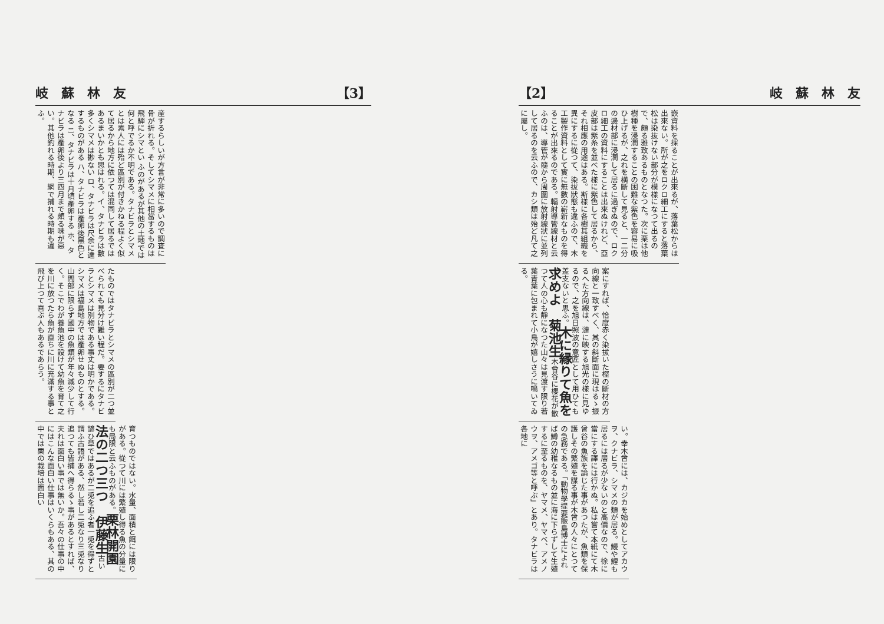【2】 岐　蘇　林　友
嵌資料を採ることが出來るが、落葉松からは出來ない。所が之をロクロ細工にすると落葉松は染抜けない部分が模樣になつて出るので、頗る雅致あるものとなつた。次に栗は他樹種を浸潤することの困難な紫色を容易に吸ひ上げるが、之れを横斷して見ると、一二分の邊材部に浸潤して居るに過ぎぬので、ロクロ細工の資料にすることは出來ぬけれど、亞皮部は紫糸を並べた樣に紫色して居るから、それ相應の用途はある。斯樣に各樹其組織を異にするに從つて、染拔狀態も違ふので、木工製作資料として實に無數の嶄新なものを得ることが出來るのである。輻射導管線材と云ふのは、導管が髓から周圍に放射線狀に並列して居るのを云ふので、カシ類は殆ど凡て之に屬し。
案にすれば、恰度赤く染拔いた樫の斷材の方向線と一致すべく、其の斜斷面に現はるゝ振るへた方向線は、漣に映する旭光の樣に見ゆるので、之を旭日照波の意匠として用ひても差支ないと思ふ。 木に縁りて魚を求めよ　菊池生 木曾谷に櫻花が散つて人の心も靜になつた山々は見渡す限り若葉青葉に包まれて小鳥が嬉しさうに鳴いてゐる。
い。幸木曾には、カジカを始めとしてアカウヲ、クナビラ、シマメの類が居る。鰻や鯉も居るには居るが少ないのと高價なので、徐に當にする譯には行かぬ。私は嘗て本紙にて木曾谷の魚族を論じた事があつたが、魚類を保護しその繁殖を謀る事が木曾の人々にとつての急務である。「動物學提要飯島博士によれば鱒の幼稚なるもの並に海に下らずして生殖するに至るものを、ヤマメ、ヤマベ、アメノウヲ、アメゴ等と呼ぶ」とあり。タナビラは各地に
岐　蘇　林　友 【3】
産するらしいが方言が非常に多いので調査に骨が折れる。そしてシマメに相當するものは飛驒にシマとい ふのがあるが其他の土地では何と呼でるか不明である。タナビラとシマメとは素人には殆ど區別が付きかねる程よく似て居るから地方に依つては混同して居るではあるまいかとも思はれる。イ、タナビラは數多くシマメは尠ない ロ、タナビラは尺余に達するものがある ハ、タナビラは產卵後黑色となる ニ、タナビラは十月頃產卵する ホ、タナビラは產卵後より三四月まで頗る味が惡い。其他釣れる時期、網で捕れる時期も違ふ。
たものではタナビラとシマメの區別が二つ並べられても見分け難い程だ。要するにタナビラとシマメは別物である事丈は明かである。シマメは福島地方では產卵せぬものとする。山間部に限らず國中の魚類が年々減少して行く。そこでわが養魚池を設けて幼魚を育て之を川に放つたら魚が直ちに川に充滿する事と飛び上つて喜ぶ人もあるであらう。
育つものではない。水量、面積と餌には限りがある。從つて川には繁殖し得る魚の分量にも局限と云ふものがある。 栗林開園法の二つ三つ　伊藤生 古い諺ひ草ではあるが二兎を追ふ者一兎を得ずと謂ふ古語がある、然し若し二兎なり三兎なり追つても皆捕へ得らるゝ事があるとすれば、夫れは面白い事では無いか。吾々の仕事の中にはこんな面白い仕事はいくらもある、其の中では栗の栽培は面白い